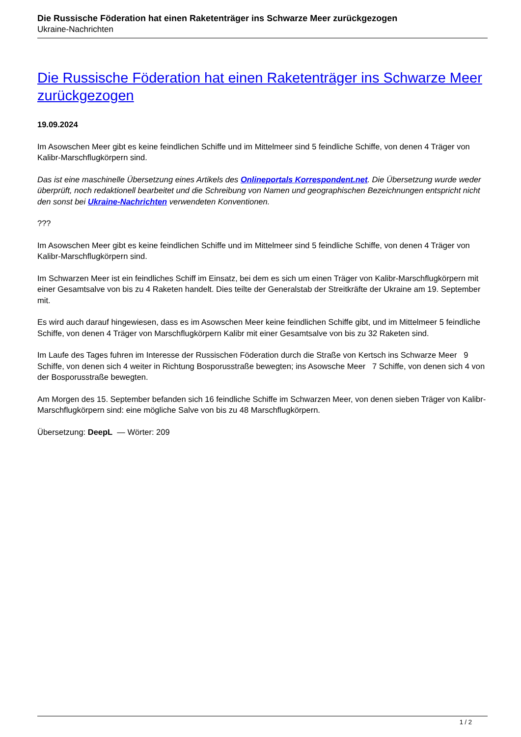Die Russische Föderation hat einen Raketenträger ins Schwarze Meer zurückgezogen
Ukraine-Nachrichten
Die Russische Föderation hat einen Raketenträger ins Schwarze Meer zurückgezogen
19.09.2024
Im Asowschen Meer gibt es keine feindlichen Schiffe und im Mittelmeer sind 5 feindliche Schiffe, von denen 4 Träger von Kalibr-Marschflugkörpern sind.
Das ist eine maschinelle Übersetzung eines Artikels des Onlineportals Korrespondent.net. Die Übersetzung wurde weder überprüft, noch redaktionell bearbeitet und die Schreibung von Namen und geographischen Bezeichnungen entspricht nicht den sonst bei Ukraine-Nachrichten verwendeten Konventionen.
???
Im Asowschen Meer gibt es keine feindlichen Schiffe und im Mittelmeer sind 5 feindliche Schiffe, von denen 4 Träger von Kalibr-Marschflugkörpern sind.
Im Schwarzen Meer ist ein feindliches Schiff im Einsatz, bei dem es sich um einen Träger von Kalibr-Marschflugkörpern mit einer Gesamtsalve von bis zu 4 Raketen handelt. Dies teilte der Generalstab der Streitkräfte der Ukraine am 19. September mit.
Es wird auch darauf hingewiesen, dass es im Asowschen Meer keine feindlichen Schiffe gibt, und im Mittelmeer 5 feindliche Schiffe, von denen 4 Träger von Marschflugkörpern Kalibr mit einer Gesamtsalve von bis zu 32 Raketen sind.
Im Laufe des Tages fuhren im Interesse der Russischen Föderation durch die Straße von Kertsch ins Schwarze Meer 9 Schiffe, von denen sich 4 weiter in Richtung Bosporusstraße bewegten; ins Asowsche Meer 7 Schiffe, von denen sich 4 von der Bosporusstraße bewegten.
Am Morgen des 15. September befanden sich 16 feindliche Schiffe im Schwarzen Meer, von denen sieben Träger von Kalibr-Marschflugkörpern sind: eine mögliche Salve von bis zu 48 Marschflugkörpern.
Übersetzung: DeepL — Wörter: 209
1 / 2